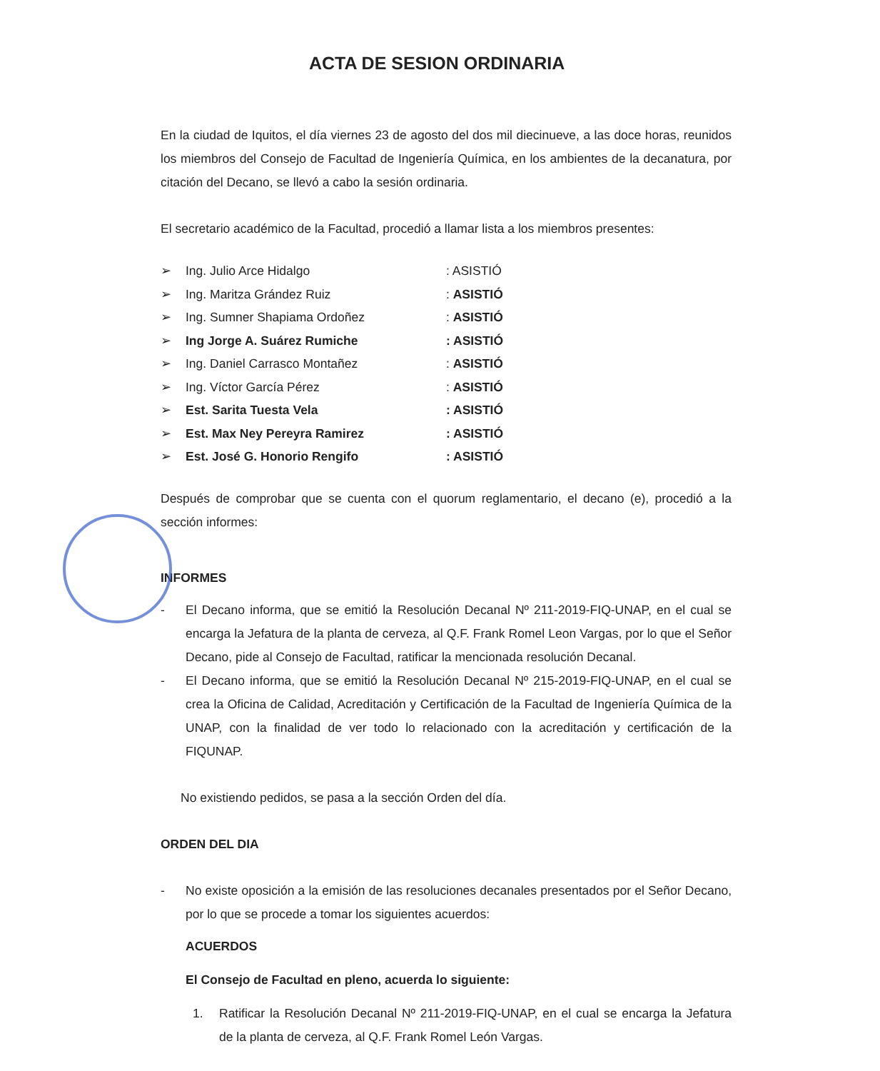ACTA DE SESION ORDINARIA
En la ciudad de Iquitos, el día viernes 23 de agosto del dos mil diecinueve, a las doce horas, reunidos los miembros del Consejo de Facultad de Ingeniería Química, en los ambientes de la decanatura, por citación del Decano, se llevó a cabo la sesión ordinaria.
El secretario académico de la Facultad, procedió a llamar lista a los miembros presentes:
➢ Ing. Julio Arce Hidalgo: ASISTIÓ
➢ Ing. Maritza Grández Ruiz: ASISTIÓ
➢ Ing. Sumner Shapiama Ordoñez: ASISTIÓ
➢ Ing Jorge A. Suárez Rumiche: ASISTIÓ
➢ Ing. Daniel Carrasco Montañez: ASISTIÓ
➢ Ing. Víctor García Pérez: ASISTIÓ
➢ Est. Sarita Tuesta Vela: ASISTIÓ
➢ Est. Max Ney Pereyra Ramirez: ASISTIÓ
➢ Est. José G. Honorio Rengifo: ASISTIÓ
Después de comprobar que se cuenta con el quorum reglamentario, el decano (e), procedió a la sección informes:
INFORMES
-
El Decano informa, que se emitió la Resolución Decanal Nº 211-2019-FIQ-UNAP, en el cual se encarga la Jefatura de la planta de cerveza, al Q.F. Frank Romel Leon Vargas, por lo que el Señor Decano, pide al Consejo de Facultad, ratificar la mencionada resolución Decanal.
-
El Decano informa, que se emitió la Resolución Decanal Nº 215-2019-FIQ-UNAP, en el cual se crea la Oficina de Calidad, Acreditación y Certificación de la Facultad de Ingeniería Química de la UNAP, con la finalidad de ver todo lo relacionado con la acreditación y certificación de la FIQUNAP.
No existiendo pedidos, se pasa a la sección Orden del día.
ORDEN DEL DIA
-
No existe oposición a la emisión de las resoluciones decanales presentados por el Señor Decano, por lo que se procede a tomar los siguientes acuerdos:
ACUERDOS
El Consejo de Facultad en pleno, acuerda lo siguiente:
1.
Ratificar la Resolución Decanal Nº 211-2019-FIQ-UNAP, en el cual se encarga la Jefatura de la planta de cerveza, al Q.F. Frank Romel León Vargas.